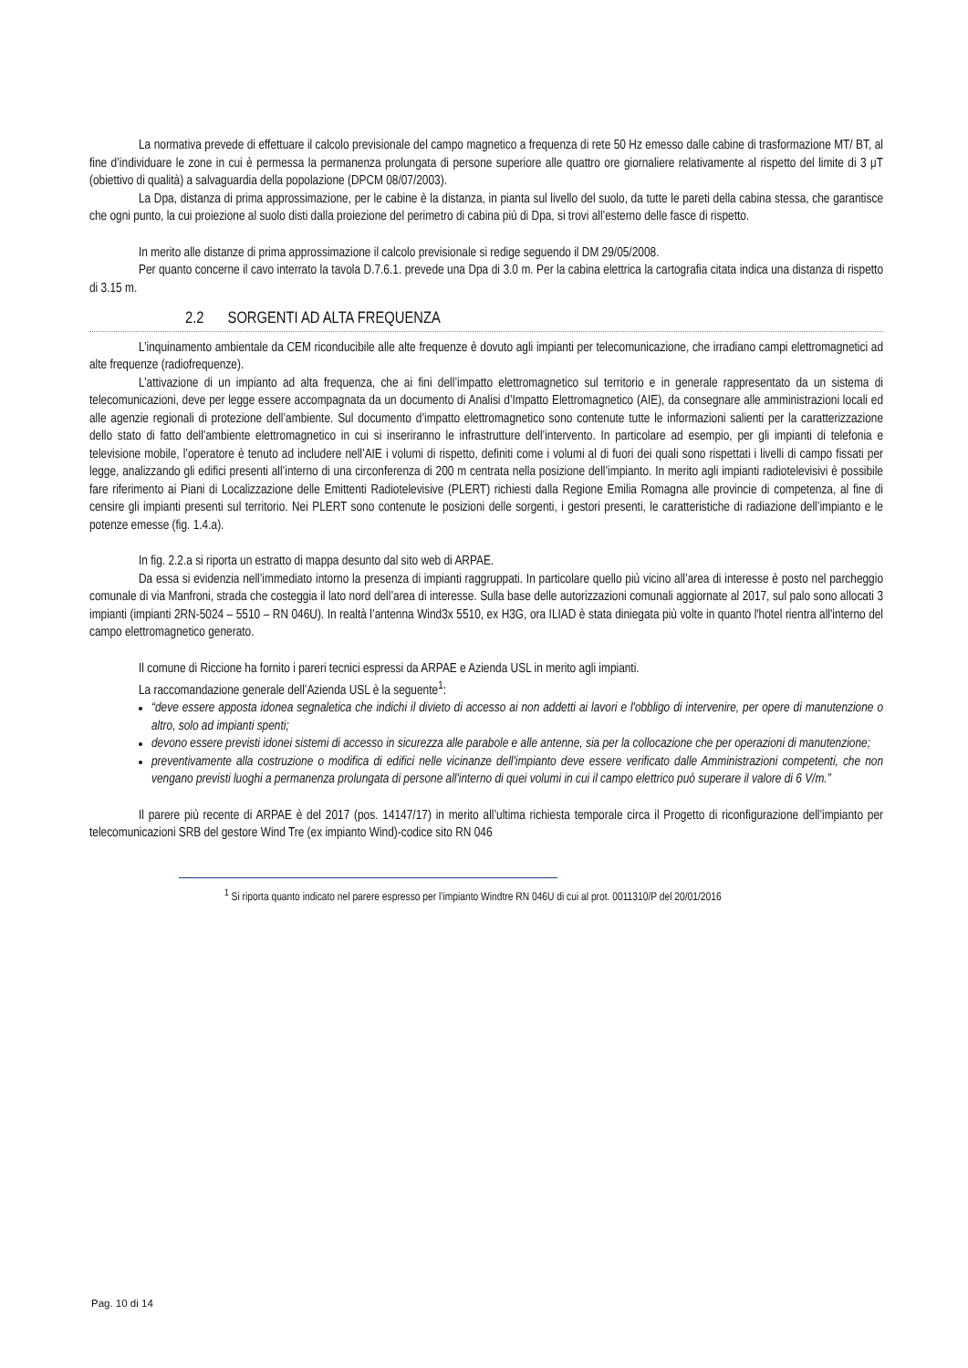La normativa prevede di effettuare il calcolo previsionale del campo magnetico a frequenza di rete 50 Hz emesso dalle cabine di trasformazione MT/ BT, al fine d’individuare le zone in cui è permessa la permanenza prolungata di persone superiore alle quattro ore giornaliere relativamente al rispetto del limite di 3 μT (obiettivo di qualità) a salvaguardia della popolazione (DPCM 08/07/2003).
La Dpa, distanza di prima approssimazione, per le cabine è la distanza, in pianta sul livello del suolo, da tutte le pareti della cabina stessa, che garantisce che ogni punto, la cui proiezione al suolo disti dalla proiezione del perimetro di cabina più di Dpa, si trovi all’esterno delle fasce di rispetto.
In merito alle distanze di prima approssimazione il calcolo previsionale si redige seguendo il DM 29/05/2008.
Per quanto concerne il cavo interrato la tavola D.7.6.1. prevede una Dpa di 3.0 m. Per la cabina elettrica la cartografia citata indica una distanza di rispetto di 3.15 m.
2.2 SORGENTI AD ALTA FREQUENZA
L’inquinamento ambientale da CEM riconducibile alle alte frequenze è dovuto agli impianti per telecomunicazione, che irradiano campi elettromagnetici ad alte frequenze (radiofrequenze).
L’attivazione di un impianto ad alta frequenza, che ai fini dell’impatto elettromagnetico sul territorio e in generale rappresentato da un sistema di telecomunicazioni, deve per legge essere accompagnata da un documento di Analisi d’Impatto Elettromagnetico (AIE), da consegnare alle amministrazioni locali ed alle agenzie regionali di protezione dell’ambiente. Sul documento d’impatto elettromagnetico sono contenute tutte le informazioni salienti per la caratterizzazione dello stato di fatto dell’ambiente elettromagnetico in cui si inseriranno le infrastrutture dell’intervento. In particolare ad esempio, per gli impianti di telefonia e televisione mobile, l’operatore è tenuto ad includere nell’AIE i volumi di rispetto, definiti come i volumi al di fuori dei quali sono rispettati i livelli di campo fissati per legge, analizzando gli edifici presenti all’interno di una circonferenza di 200 m centrata nella posizione dell’impianto. In merito agli impianti radiotelevisivi è possibile fare riferimento ai Piani di Localizzazione delle Emittenti Radiotelevisive (PLERT) richiesti dalla Regione Emilia Romagna alle provincie di competenza, al fine di censire gli impianti presenti sul territorio. Nei PLERT sono contenute le posizioni delle sorgenti, i gestori presenti, le caratteristiche di radiazione dell’impianto e le potenze emesse (fig. 1.4.a).
In fig. 2.2.a si riporta un estratto di mappa desunto dal sito web di ARPAE.
Da essa si evidenzia nell’immediato intorno la presenza di impianti raggruppati. In particolare quello più vicino all’area di interesse è posto nel parcheggio comunale di via Manfroni, strada che costeggia il lato nord dell’area di interesse. Sulla base delle autorizzazioni comunali aggiornate al 2017, sul palo sono allocati 3 impianti (impianti 2RN-5024 – 5510 – RN 046U). In realtà l’antenna Wind3x 5510, ex H3G, ora ILIAD è stata diniegata più volte in quanto l'hotel rientra all'interno del campo elettromagnetico generato.
Il comune di Riccione ha fornito i pareri tecnici espressi da ARPAE e Azienda USL in merito agli impianti.
La raccomandazione generale dell’Azienda USL è la seguente<sup>1</sup>:
“deve essere apposta idonea segnaletica che indichi il divieto di accesso ai non addetti ai lavori e l'obbligo di intervenire, per opere di manutenzione o altro, solo ad impianti spenti;
devono essere previsti idonei sistemi di accesso in sicurezza alle parabole e alle antenne, sia per la collocazione che per operazioni di manutenzione;
preventivamente alla costruzione o modifica di edifici nelle vicinanze dell'impianto deve essere verificato dalle Amministrazioni competenti, che non vengano previsti luoghi a permanenza prolungata di persone all'interno di quei volumi in cui il campo elettrico può superare il valore di 6 V/m.”
Il parere più recente di ARPAE è del 2017 (pos. 14147/17) in merito all’ultima richiesta temporale circa il Progetto di riconfigurazione dell’impianto per telecomunicazioni SRB del gestore Wind Tre (ex impianto Wind)-codice sito RN 046
<sup>1</sup> Si riporta quanto indicato nel parere espresso per l’impianto Windtre RN 046U di cui al prot. 0011310/P del 20/01/2016
Pag. 10 di 14